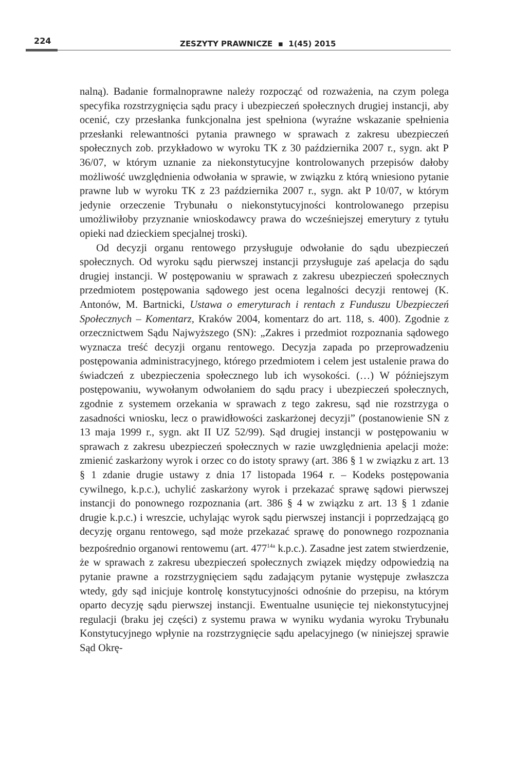224
ZESZYTY PRAWNICZE ▪ 1(45) 2015
nalną). Badanie formalnoprawne należy rozpocząć od rozważenia, na czym polega specyfika rozstrzygnięcia sądu pracy i ubezpieczeń społecznych drugiej instancji, aby ocenić, czy przesłanka funkcjonalna jest spełniona (wyraźne wskazanie spełnienia przesłanki relewantności pytania prawnego w sprawach z zakresu ubezpieczeń społecznych zob. przykładowo w wyroku TK z 30 października 2007 r., sygn. akt P 36/07, w którym uznanie za niekonstytucyjne kontrolowanych przepisów dałoby możliwość uwzględnienia odwołania w sprawie, w związku z którą wniesiono pytanie prawne lub w wyroku TK z 23 października 2007 r., sygn. akt P 10/07, w którym jedynie orzeczenie Trybunału o niekonstytucyjności kontrolowanego przepisu umożliwiłoby przyznanie wnioskodawcy prawa do wcześniejszej emerytury z tytułu opieki nad dzieckiem specjalnej troski).
Od decyzji organu rentowego przysługuje odwołanie do sądu ubezpieczeń społecznych. Od wyroku sądu pierwszej instancji przysługuje zaś apelacja do sądu drugiej instancji. W postępowaniu w sprawach z zakresu ubezpieczeń społecznych przedmiotem postępowania sądowego jest ocena legalności decyzji rentowej (K. Antonów, M. Bartnicki, Ustawa o emeryturach i rentach z Funduszu Ubezpieczeń Społecznych – Komentarz, Kraków 2004, komentarz do art. 118, s. 400). Zgodnie z orzecznictwem Sądu Najwyższego (SN): „Zakres i przedmiot rozpoznania sądowego wyznacza treść decyzji organu rentowego. Decyzja zapada po przeprowadzeniu postępowania administracyjnego, którego przedmiotem i celem jest ustalenie prawa do świadczeń z ubezpieczenia społecznego lub ich wysokości. (…) W późniejszym postępowaniu, wywołanym odwołaniem do sądu pracy i ubezpieczeń społecznych, zgodnie z systemem orzekania w sprawach z tego zakresu, sąd nie rozstrzyga o zasadności wniosku, lecz o prawidłowości zaskarżonej decyzji” (postanowienie SN z 13 maja 1999 r., sygn. akt II UZ 52/99). Sąd drugiej instancji w postępowaniu w sprawach z zakresu ubezpieczeń społecznych w razie uwzględnienia apelacji może: zmienić zaskarżony wyrok i orzec co do istoty sprawy (art. 386 § 1 w związku z art. 13 § 1 zdanie drugie ustawy z dnia 17 listopada 1964 r. – Kodeks postępowania cywilnego, k.p.c.), uchylić zaskarżony wyrok i przekazać sprawę sądowi pierwszej instancji do ponownego rozpoznania (art. 386 § 4 w związku z art. 13 § 1 zdanie drugie k.p.c.) i wreszcie, uchylając wyrok sądu pierwszej instancji i poprzedzającą go decyzję organu rentowego, sąd może przekazać sprawę do ponownego rozpoznania bezpośrednio organowi rentowemu (art. 477<sup>14a</sup> k.p.c.). Zasadne jest zatem stwierdzenie, że w sprawach z zakresu ubezpieczeń społecznych związek między odpowiedzią na pytanie prawne a rozstrzygnięciem sądu zadającym pytanie występuje zwłaszcza wtedy, gdy sąd inicjuje kontrolę konstytucyjności odnośnie do przepisu, na którym oparto decyzję sądu pierwszej instancji. Ewentualne usunięcie tej niekonstytucyjnej regulacji (braku jej części) z systemu prawa w wyniku wydania wyroku Trybunału Konstytucyjnego wpłynie na rozstrzygnięcie sądu apelacyjnego (w niniejszej sprawie Sąd Okrę-